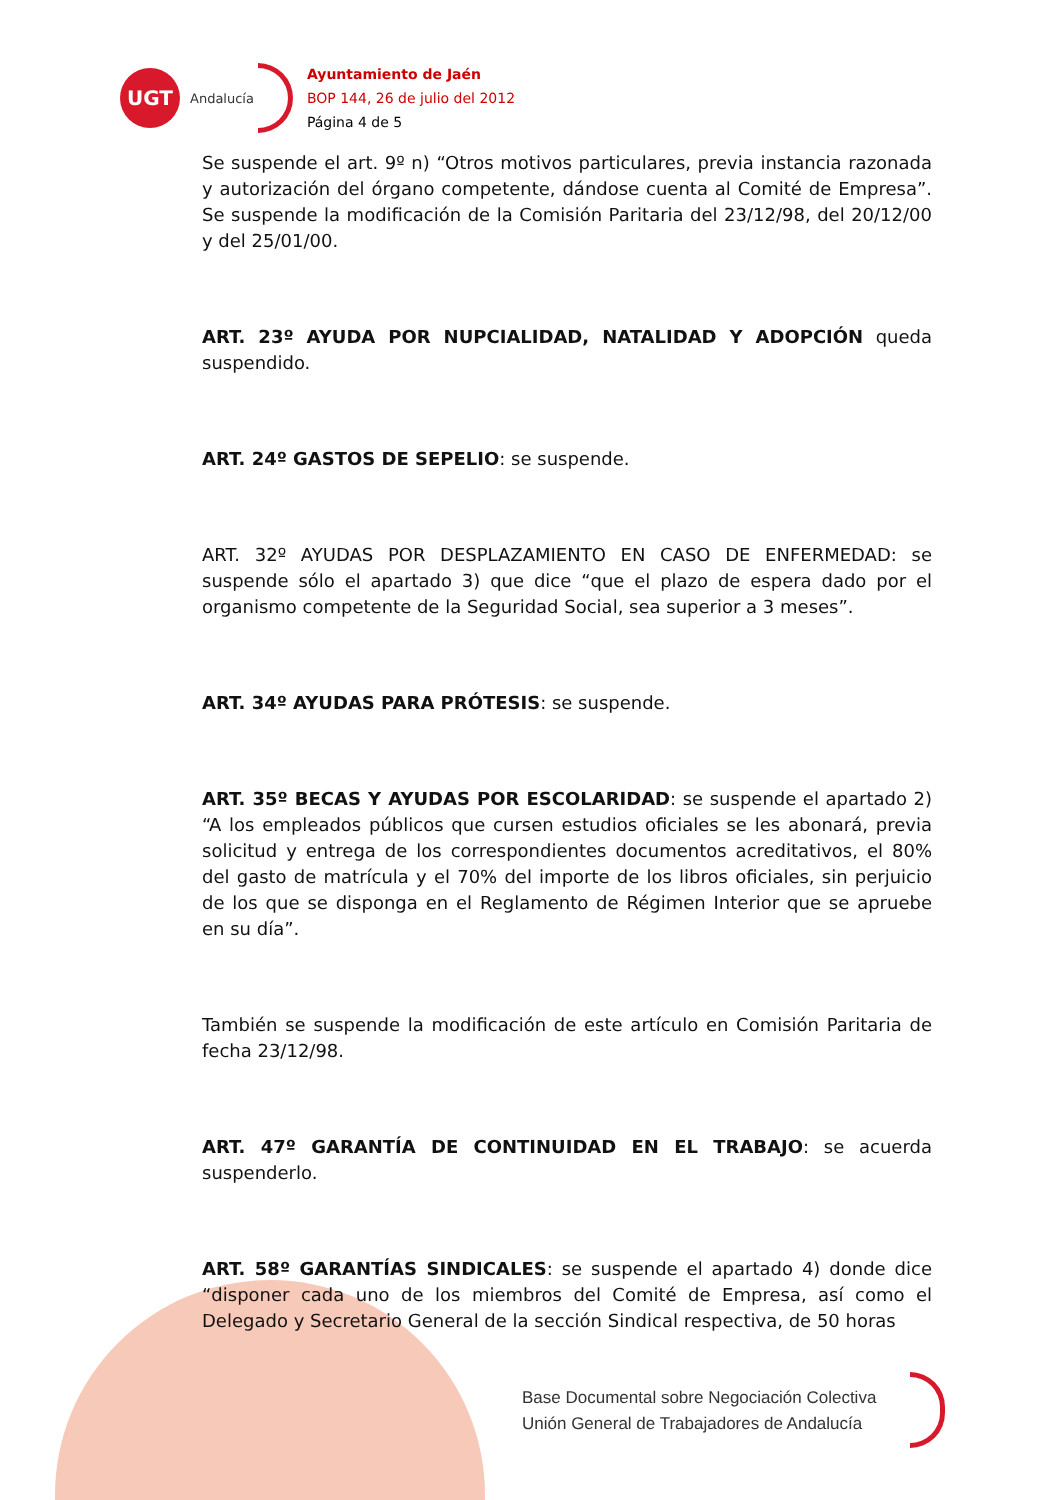UGT
Andalucía
Ayuntamiento de Jaén
BOP 144, 26 de julio del 2012
Página 4 de 5
Se suspende el art. 9º n) “Otros motivos particulares, previa instancia razonada y autorización del órgano competente, dándose cuenta al Comité de Empresa”. Se suspende la modificación de la Comisión Paritaria del 23/12/98, del 20/12/00 y del 25/01/00.
ART. 23º AYUDA POR NUPCIALIDAD, NATALIDAD Y ADOPCIÓN queda suspendido.
ART. 24º GASTOS DE SEPELIO: se suspende.
ART. 32º AYUDAS POR DESPLAZAMIENTO EN CASO DE ENFERMEDAD: se suspende sólo el apartado 3) que dice “que el plazo de espera dado por el organismo competente de la Seguridad Social, sea superior a 3 meses”.
ART. 34º AYUDAS PARA PRÓTESIS: se suspende.
ART. 35º BECAS Y AYUDAS POR ESCOLARIDAD: se suspende el apartado 2) “A los empleados públicos que cursen estudios oficiales se les abonará, previa solicitud y entrega de los correspondientes documentos acreditativos, el 80% del gasto de matrícula y el 70% del importe de los libros oficiales, sin perjuicio de los que se disponga en el Reglamento de Régimen Interior que se apruebe en su día”.
También se suspende la modificación de este artículo en Comisión Paritaria de fecha 23/12/98.
ART. 47º GARANTÍA DE CONTINUIDAD EN EL TRABAJO: se acuerda suspenderlo.
ART. 58º GARANTÍAS SINDICALES: se suspende el apartado 4) donde dice “disponer cada uno de los miembros del Comité de Empresa, así como el Delegado y Secretario General de la sección Sindical respectiva, de 50 horas
Base Documental sobre Negociación Colectiva
Unión General de Trabajadores de Andalucía